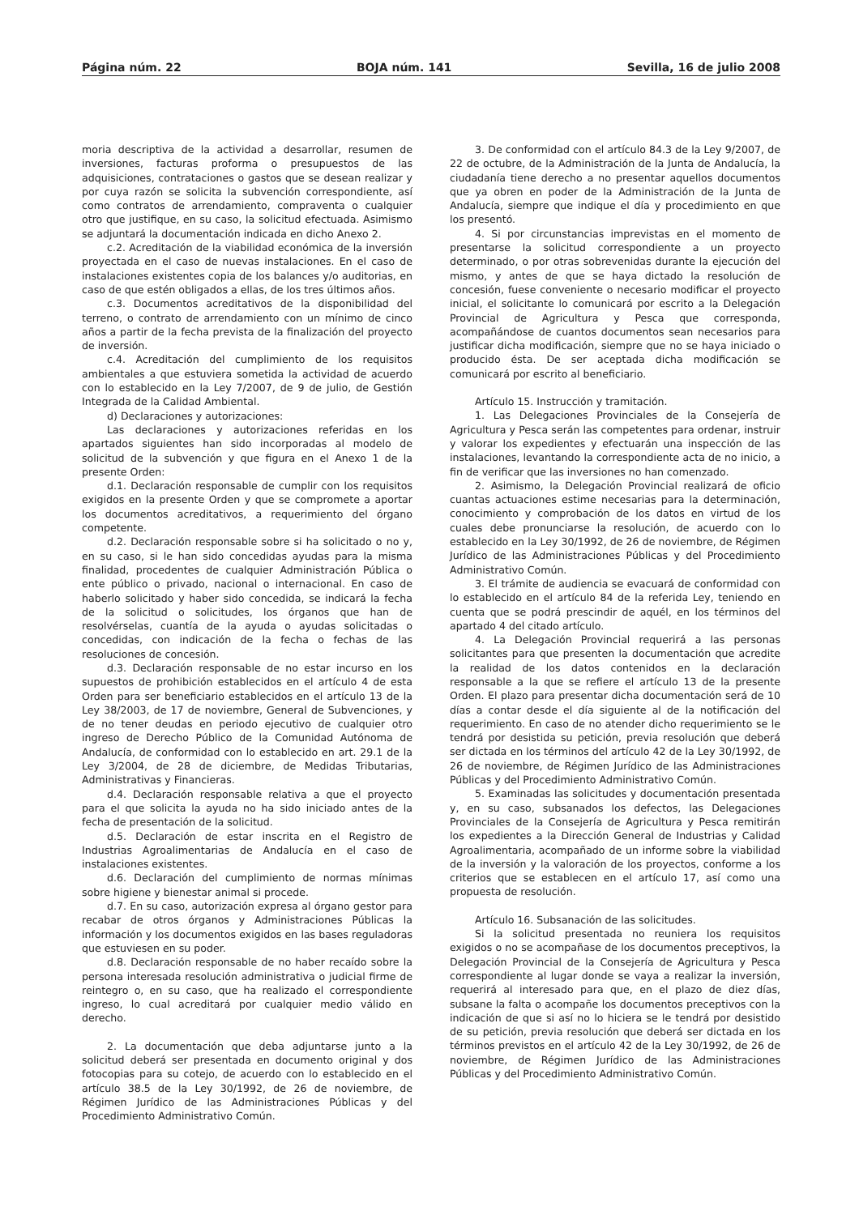Página núm. 22 BOJA núm. 141 Sevilla, 16 de julio 2008
moria descriptiva de la actividad a desarrollar, resumen de inversiones, facturas proforma o presupuestos de las adquisiciones, contrataciones o gastos que se desean realizar y por cuya razón se solicita la subvención correspondiente, así como contratos de arrendamiento, compraventa o cualquier otro que justifique, en su caso, la solicitud efectuada. Asimismo se adjuntará la documentación indicada en dicho Anexo 2.
c.2. Acreditación de la viabilidad económica de la inversión proyectada en el caso de nuevas instalaciones. En el caso de instalaciones existentes copia de los balances y/o auditorias, en caso de que estén obligados a ellas, de los tres últimos años.
c.3. Documentos acreditativos de la disponibilidad del terreno, o contrato de arrendamiento con un mínimo de cinco años a partir de la fecha prevista de la finalización del proyecto de inversión.
c.4. Acreditación del cumplimiento de los requisitos ambientales a que estuviera sometida la actividad de acuerdo con lo establecido en la Ley 7/2007, de 9 de julio, de Gestión Integrada de la Calidad Ambiental.
d) Declaraciones y autorizaciones:
Las declaraciones y autorizaciones referidas en los apartados siguientes han sido incorporadas al modelo de solicitud de la subvención y que figura en el Anexo 1 de la presente Orden:
d.1. Declaración responsable de cumplir con los requisitos exigidos en la presente Orden y que se compromete a aportar los documentos acreditativos, a requerimiento del órgano competente.
d.2. Declaración responsable sobre si ha solicitado o no y, en su caso, si le han sido concedidas ayudas para la misma finalidad, procedentes de cualquier Administración Pública o ente público o privado, nacional o internacional. En caso de haberlo solicitado y haber sido concedida, se indicará la fecha de la solicitud o solicitudes, los órganos que han de resolvérselas, cuantía de la ayuda o ayudas solicitadas o concedidas, con indicación de la fecha o fechas de las resoluciones de concesión.
d.3. Declaración responsable de no estar incurso en los supuestos de prohibición establecidos en el artículo 4 de esta Orden para ser beneficiario establecidos en el artículo 13 de la Ley 38/2003, de 17 de noviembre, General de Subvenciones, y de no tener deudas en periodo ejecutivo de cualquier otro ingreso de Derecho Público de la Comunidad Autónoma de Andalucía, de conformidad con lo establecido en art. 29.1 de la Ley 3/2004, de 28 de diciembre, de Medidas Tributarias, Administrativas y Financieras.
d.4. Declaración responsable relativa a que el proyecto para el que solicita la ayuda no ha sido iniciado antes de la fecha de presentación de la solicitud.
d.5. Declaración de estar inscrita en el Registro de Industrias Agroalimentarias de Andalucía en el caso de instalaciones existentes.
d.6. Declaración del cumplimiento de normas mínimas sobre higiene y bienestar animal si procede.
d.7. En su caso, autorización expresa al órgano gestor para recabar de otros órganos y Administraciones Públicas la información y los documentos exigidos en las bases reguladoras que estuviesen en su poder.
d.8. Declaración responsable de no haber recaído sobre la persona interesada resolución administrativa o judicial firme de reintegro o, en su caso, que ha realizado el correspondiente ingreso, lo cual acreditará por cualquier medio válido en derecho.
2. La documentación que deba adjuntarse junto a la solicitud deberá ser presentada en documento original y dos fotocopias para su cotejo, de acuerdo con lo establecido en el artículo 38.5 de la Ley 30/1992, de 26 de noviembre, de Régimen Jurídico de las Administraciones Públicas y del Procedimiento Administrativo Común.
3. De conformidad con el artículo 84.3 de la Ley 9/2007, de 22 de octubre, de la Administración de la Junta de Andalucía, la ciudadanía tiene derecho a no presentar aquellos documentos que ya obren en poder de la Administración de la Junta de Andalucía, siempre que indique el día y procedimiento en que los presentó.
4. Si por circunstancias imprevistas en el momento de presentarse la solicitud correspondiente a un proyecto determinado, o por otras sobrevenidas durante la ejecución del mismo, y antes de que se haya dictado la resolución de concesión, fuese conveniente o necesario modificar el proyecto inicial, el solicitante lo comunicará por escrito a la Delegación Provincial de Agricultura y Pesca que corresponda, acompañándose de cuantos documentos sean necesarios para justificar dicha modificación, siempre que no se haya iniciado o producido ésta. De ser aceptada dicha modificación se comunicará por escrito al beneficiario.
Artículo 15. Instrucción y tramitación.
1. Las Delegaciones Provinciales de la Consejería de Agricultura y Pesca serán las competentes para ordenar, instruir y valorar los expedientes y efectuarán una inspección de las instalaciones, levantando la correspondiente acta de no inicio, a fin de verificar que las inversiones no han comenzado.
2. Asimismo, la Delegación Provincial realizará de oficio cuantas actuaciones estime necesarias para la determinación, conocimiento y comprobación de los datos en virtud de los cuales debe pronunciarse la resolución, de acuerdo con lo establecido en la Ley 30/1992, de 26 de noviembre, de Régimen Jurídico de las Administraciones Públicas y del Procedimiento Administrativo Común.
3. El trámite de audiencia se evacuará de conformidad con lo establecido en el artículo 84 de la referida Ley, teniendo en cuenta que se podrá prescindir de aquél, en los términos del apartado 4 del citado artículo.
4. La Delegación Provincial requerirá a las personas solicitantes para que presenten la documentación que acredite la realidad de los datos contenidos en la declaración responsable a la que se refiere el artículo 13 de la presente Orden. El plazo para presentar dicha documentación será de 10 días a contar desde el día siguiente al de la notificación del requerimiento. En caso de no atender dicho requerimiento se le tendrá por desistida su petición, previa resolución que deberá ser dictada en los términos del artículo 42 de la Ley 30/1992, de 26 de noviembre, de Régimen Jurídico de las Administraciones Públicas y del Procedimiento Administrativo Común.
5. Examinadas las solicitudes y documentación presentada y, en su caso, subsanados los defectos, las Delegaciones Provinciales de la Consejería de Agricultura y Pesca remitirán los expedientes a la Dirección General de Industrias y Calidad Agroalimentaria, acompañado de un informe sobre la viabilidad de la inversión y la valoración de los proyectos, conforme a los criterios que se establecen en el artículo 17, así como una propuesta de resolución.
Artículo 16. Subsanación de las solicitudes.
Si la solicitud presentada no reuniera los requisitos exigidos o no se acompañase de los documentos preceptivos, la Delegación Provincial de la Consejería de Agricultura y Pesca correspondiente al lugar donde se vaya a realizar la inversión, requerirá al interesado para que, en el plazo de diez días, subsane la falta o acompañe los documentos preceptivos con la indicación de que si así no lo hiciera se le tendrá por desistido de su petición, previa resolución que deberá ser dictada en los términos previstos en el artículo 42 de la Ley 30/1992, de 26 de noviembre, de Régimen Jurídico de las Administraciones Públicas y del Procedimiento Administrativo Común.